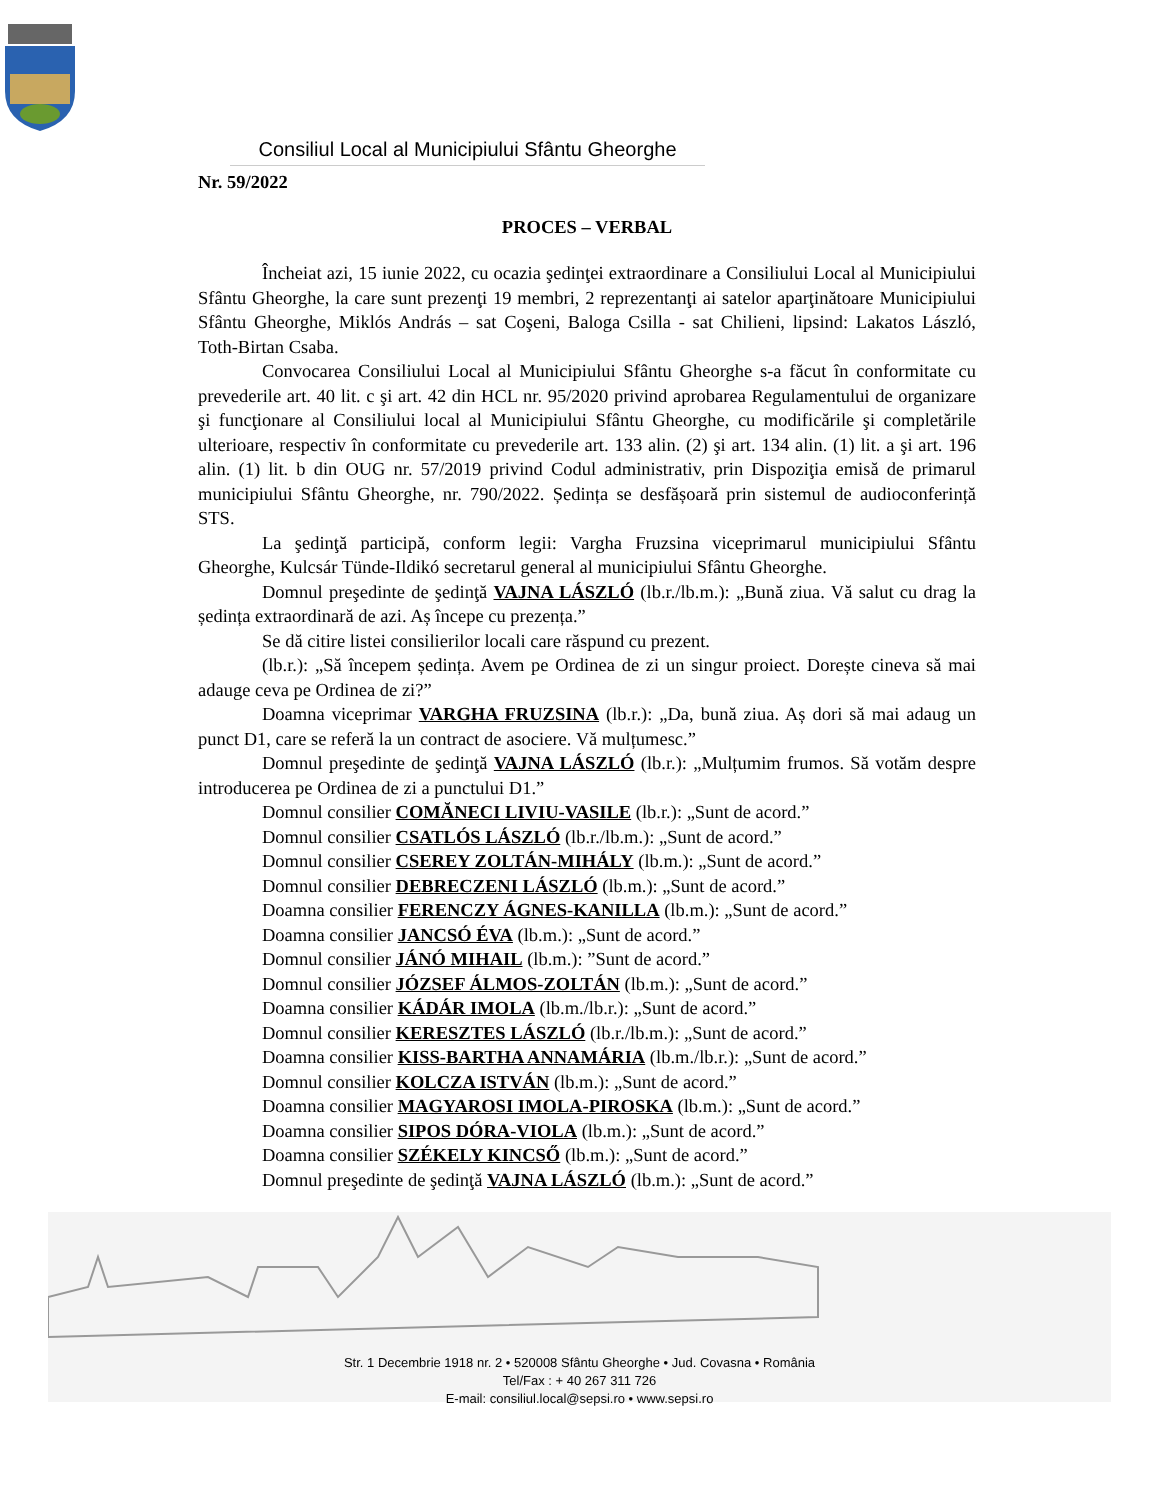Consiliul Local al Municipiului Sfântu Gheorghe
Nr. 59/2022
PROCES – VERBAL
Încheiat azi, 15 iunie 2022, cu ocazia şedinţei extraordinare a Consiliului Local al Municipiului Sfântu Gheorghe, la care sunt prezenţi 19 membri, 2 reprezentanţi ai satelor aparţinătoare Municipiului Sfântu Gheorghe, Miklós András – sat Coşeni, Baloga Csilla - sat Chilieni, lipsind: Lakatos László, Toth-Birtan Csaba.
Convocarea Consiliului Local al Municipiului Sfântu Gheorghe s-a făcut în conformitate cu prevederile art. 40 lit. c şi art. 42 din HCL nr. 95/2020 privind aprobarea Regulamentului de organizare şi funcţionare al Consiliului local al Municipiului Sfântu Gheorghe, cu modificările şi completările ulterioare, respectiv în conformitate cu prevederile art. 133 alin. (2) şi art. 134 alin. (1) lit. a şi art. 196 alin. (1) lit. b din OUG nr. 57/2019 privind Codul administrativ, prin Dispoziţia emisă de primarul municipiului Sfântu Gheorghe, nr. 790/2022. Ședința se desfășoară prin sistemul de audioconferință STS.
La şedinţă participă, conform legii: Vargha Fruzsina viceprimarul municipiului Sfântu Gheorghe, Kulcsár Tünde-Ildikó secretarul general al municipiului Sfântu Gheorghe.
Domnul preşedinte de şedinţă VAJNA LÁSZLÓ (lb.r./lb.m.): „Bună ziua. Vă salut cu drag la ședința extraordinară de azi. Aș începe cu prezența.”
Se dă citire listei consilierilor locali care răspund cu prezent.
(lb.r.): „Să începem ședința. Avem pe Ordinea de zi un singur proiect. Dorește cineva să mai adauge ceva pe Ordinea de zi?”
Doamna viceprimar VARGHA FRUZSINA (lb.r.): „Da, bună ziua. Aș dori să mai adaug un punct D1, care se referă la un contract de asociere. Vă mulțumesc.”
Domnul preşedinte de şedinţă VAJNA LÁSZLÓ (lb.r.): „Mulțumim frumos. Să votăm despre introducerea pe Ordinea de zi a punctului D1.”
Domnul consilier COMĂNECI LIVIU-VASILE (lb.r.): „Sunt de acord.”
Domnul consilier CSATLÓS LÁSZLÓ (lb.r./lb.m.): „Sunt de acord.”
Domnul consilier CSEREY ZOLTÁN-MIHÁLY (lb.m.): „Sunt de acord.”
Domnul consilier DEBRECZENI LÁSZLÓ (lb.m.): „Sunt de acord.”
Doamna consilier FERENCZY ÁGNES-KANILLA (lb.m.): „Sunt de acord.”
Doamna consilier JANCSÓ ÉVA (lb.m.): „Sunt de acord.”
Domnul consilier JÁNÓ MIHAIL (lb.m.): ”Sunt de acord.”
Domnul consilier JÓZSEF ÁLMOS-ZOLTÁN (lb.m.): „Sunt de acord.”
Doamna consilier KÁDÁR IMOLA (lb.m./lb.r.): „Sunt de acord.”
Domnul consilier KERESZTES LÁSZLÓ (lb.r./lb.m.): „Sunt de acord.”
Doamna consilier KISS-BARTHA ANNAMÁRIA (lb.m./lb.r.): „Sunt de acord.”
Domnul consilier KOLCZA ISTVÁN (lb.m.): „Sunt de acord.”
Doamna consilier MAGYAROSI IMOLA-PIROSKA (lb.m.): „Sunt de acord.”
Doamna consilier SIPOS DÓRA-VIOLA (lb.m.): „Sunt de acord.”
Doamna consilier SZÉKELY KINCSŐ (lb.m.): „Sunt de acord.”
Domnul preşedinte de şedinţă VAJNA LÁSZLÓ (lb.m.): „Sunt de acord.”
Str. 1 Decembrie 1918 nr. 2 • 520008 Sfântu Gheorghe • Jud. Covasna • România
Tel/Fax : + 40 267 311 726
E-mail: consiliul.local@sepsi.ro • www.sepsi.ro